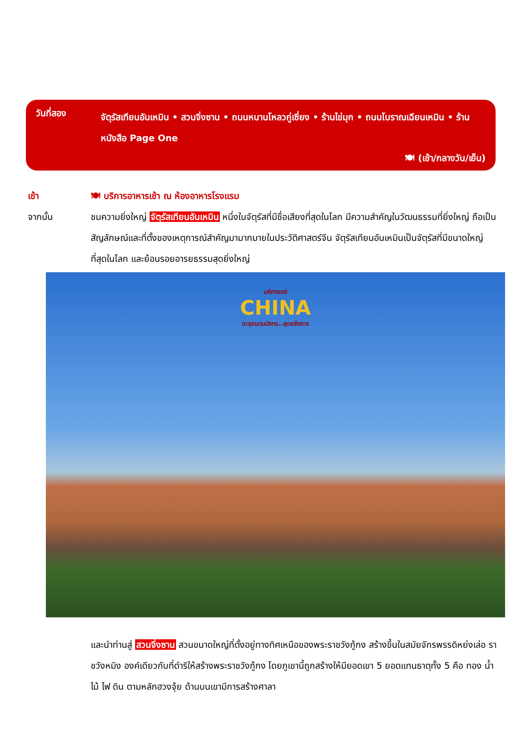วันที่สอง
จัตุรัสเทียนอันเหมิน • สวนจิ่งซาน • ถนนหนานโหลวกู่เซี่ยง • ร้านไข่มุก • ถนนโบราณเฉียนเหมิน • ร้านหนังสือ Page One
🍽 (เช้า/กลางวัน/เย็น)
เช้า 🍽 บริการอาหารเช้า ณ ห้องอาหารโรงแรม
จากนั้น ชมความยิ่งใหญ่ จัตุรัสเทียนอันเหมิน หนึ่งในจัตุรัสที่มีชื่อเสียงที่สุดในโลก มีความสำคัญในวัฒนธรรมที่ยิ่งใหญ่ ถือเป็นสัญลักษณ์และที่ตั้งของเหตุการณ์สำคัญมามากมายในประวัติศาสตร์จีน จัตุรัสเทียนอันเหมินเป็นจัตุรัสที่มีขนาดใหญ่ที่สุดในโลก และย้อนรอยอารยธรรมสุดยิ่งใหญ่
มหัศจรรย์
CHINA
ตะลุยแดนมังกร..สุดอลังการ
และนำท่านสู่ สวนจิ่งซาน สวนขนาดใหญ่ที่ตั้งอยู่ทางทิศเหนือของพระราชวังกู้กง สร้างขึ้นในสมัยจักรพรรดิหย่งเล่อ ราชวังหมิง องค์เดียวกับที่ดำริให้สร้างพระราชวังกู้กง โดยภูเขานี้ถูกสร้างให้มียอดเขา 5 ยอดแทนธาตุทั้ง 5 คือ ทอง น้ำ ไม้ ไฟ ดิน ตามหลักฮวงจุ้ย ด้านบนเขามีการสร้างศาลา